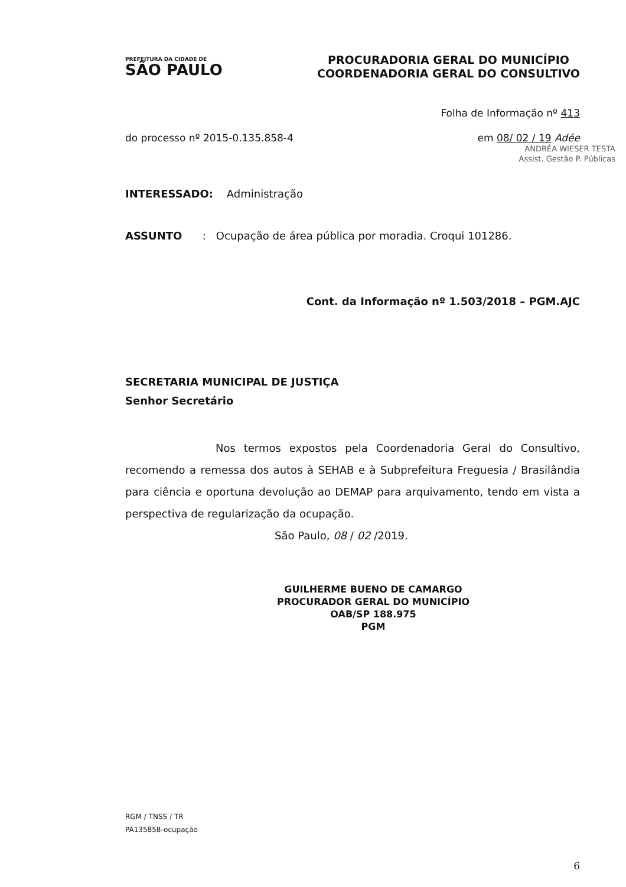PREFEITURA DA CIDADE DE
SÃO PAULO
PROCURADORIA GERAL DO MUNICÍPIO
COORDENADORIA GERAL DO CONSULTIVO
Folha de Informação nº 413
do processo nº 2015-0.135.858-4 em 08/ 02 / 19 Adée
ANDRÉA WIESER TESTA
Assist. Gestão P. Públicas
INTERESSADO: Administração
ASSUNTO : Ocupação de área pública por moradia. Croqui 101286.
Cont. da Informação nº 1.503/2018 – PGM.AJC
SECRETARIA MUNICIPAL DE JUSTIÇA
Senhor Secretário
Nos termos expostos pela Coordenadoria Geral do Consultivo, recomendo a remessa dos autos à SEHAB e à Subprefeitura Freguesia / Brasilândia para ciência e oportuna devolução ao DEMAP para arquivamento, tendo em vista a perspectiva de regularização da ocupação.
São Paulo, 08 / 02 /2019.
GUILHERME BUENO DE CAMARGO
PROCURADOR GERAL DO MUNICÍPIO
OAB/SP 188.975
PGM
RGM / TNSS / TR
PA135858-ocupação
6